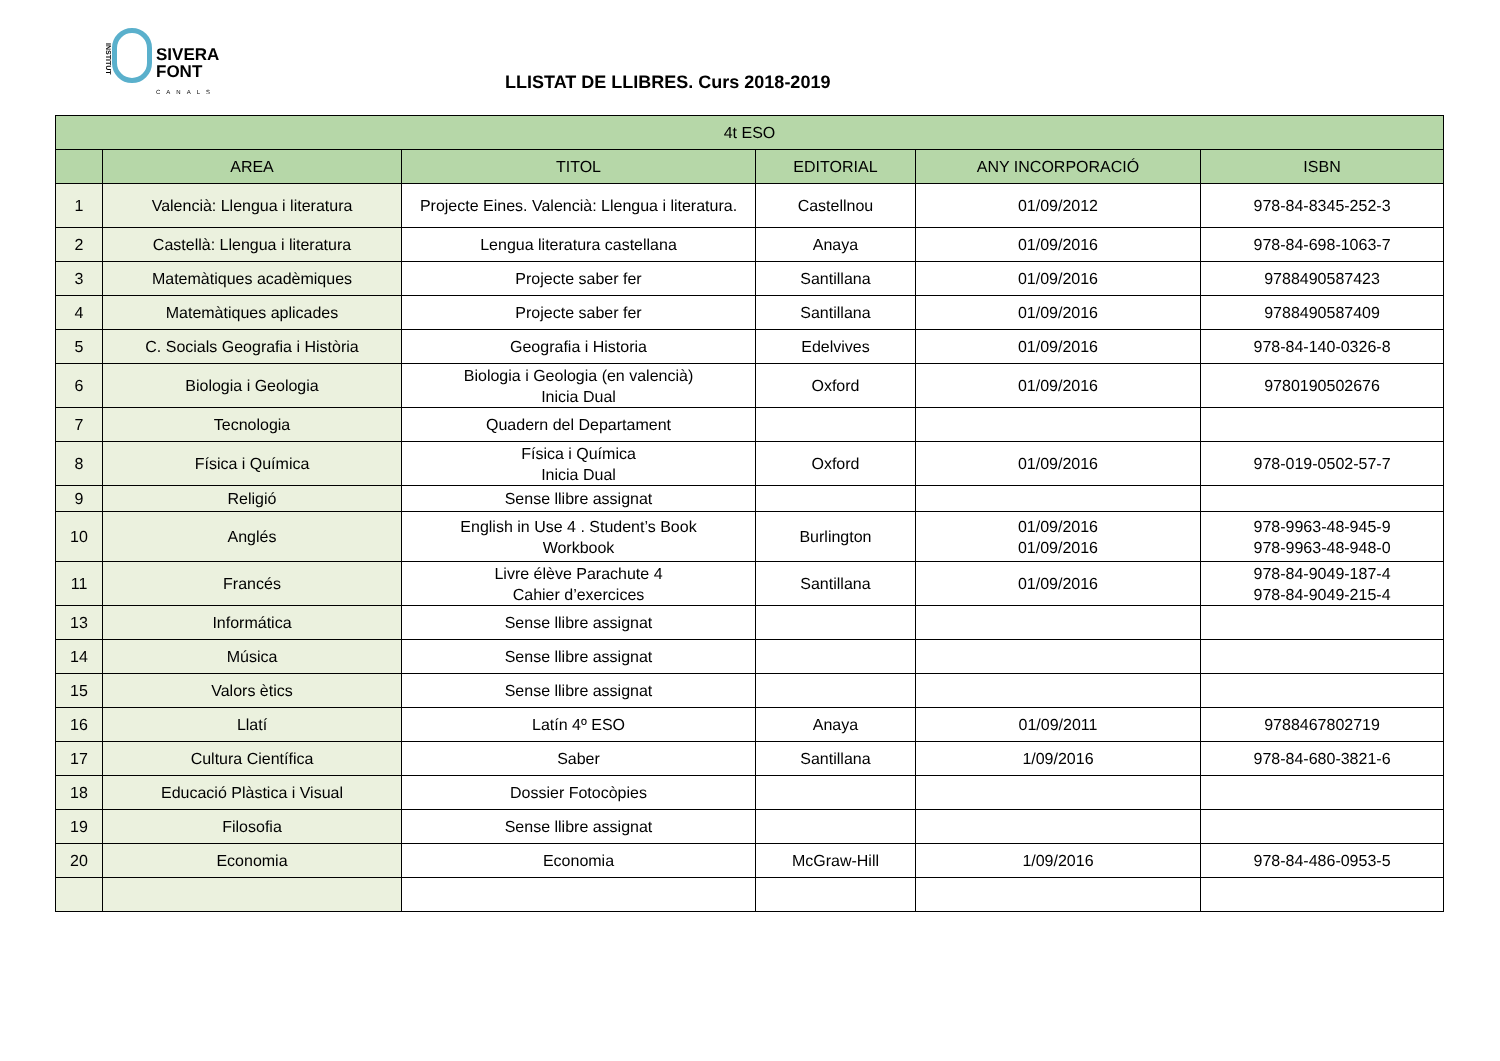INSTITUT
SIVERA
FONT
CANALS
LLISTAT DE LLIBRES. Curs 2018-2019
| 4t ESO | | | | | |
| --- | --- | --- | --- | --- | --- |
| | AREA | TITOL | EDITORIAL | ANY INCORPORACIÓ | ISBN |
| 1 | Valencià: Llengua i literatura | Projecte Eines. Valencià: Llengua i literatura. | Castellnou | 01/09/2012 | 978-84-8345-252-3 |
| 2 | Castellà: Llengua i literatura | Lengua literatura castellana | Anaya | 01/09/2016 | 978-84-698-1063-7 |
| 3 | Matemàtiques acadèmiques | Projecte saber fer | Santillana | 01/09/2016 | 9788490587423 |
| 4 | Matemàtiques aplicades | Projecte saber fer | Santillana | 01/09/2016 | 9788490587409 |
| 5 | C. Socials Geografia i Història | Geografia i Historia | Edelvives | 01/09/2016 | 978-84-140-0326-8 |
| 6 | Biologia i Geologia | Biologia i Geologia (en valencià) Inicia Dual | Oxford | 01/09/2016 | 9780190502676 |
| 7 | Tecnologia | Quadern del Departament | | | |
| 8 | Física i Química | Física i Química Inicia Dual | Oxford | 01/09/2016 | 978-019-0502-57-7 |
| 9 | Religió | Sense llibre assignat | | | |
| 10 | Anglés | English in Use 4 . Student’s Book Workbook | Burlington | 01/09/2016 01/09/2016 | 978-9963-48-945-9 978-9963-48-948-0 |
| 11 | Francés | Livre élève Parachute 4 Cahier d’exercices | Santillana | 01/09/2016 | 978-84-9049-187-4 978-84-9049-215-4 |
| 13 | Informática | Sense llibre assignat | | | |
| 14 | Música | Sense llibre assignat | | | |
| 15 | Valors ètics | Sense llibre assignat | | | |
| 16 | Llatí | Latín 4º ESO | Anaya | 01/09/2011 | 9788467802719 |
| 17 | Cultura Científica | Saber | Santillana | 1/09/2016 | 978-84-680-3821-6 |
| 18 | Educació Plàstica i Visual | Dossier Fotocòpies | | | |
| 19 | Filosofia | Sense llibre assignat | | | |
| 20 | Economia | Economia | McGraw-Hill | 1/09/2016 | 978-84-486-0953-5 |